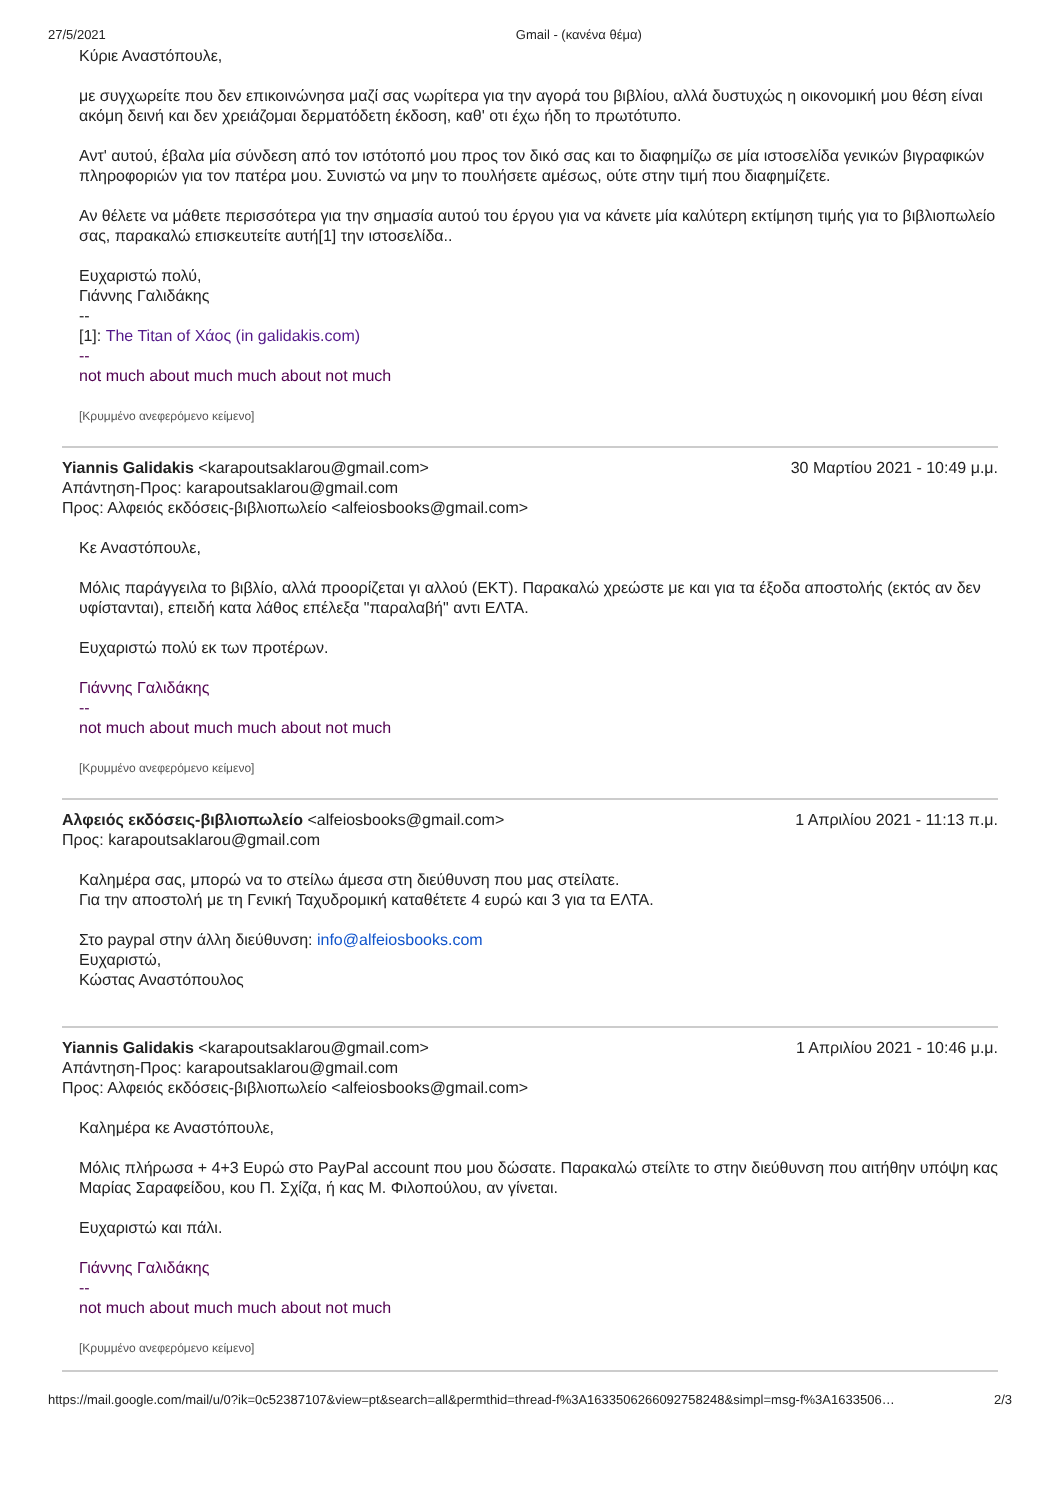27/5/2021 Gmail - (κανένα θέμα)
Κύριε Αναστόπουλε,
με συγχωρείτε που δεν επικοινώνησα μαζί σας νωρίτερα για την αγορά του βιβλίου, αλλά δυστυχώς η οικονομική μου θέση είναι ακόμη δεινή και δεν χρειάζομαι δερματόδετη έκδοση, καθ' οτι έχω ήδη το πρωτότυπο.
Αντ' αυτού, έβαλα μία σύνδεση από τον ιστότοπό μου προς τον δικό σας και το διαφημίζω σε μία ιστοσελίδα γενικών βιγραφικών πληροφοριών για τον πατέρα μου. Συνιστώ να μην το πουλήσετε αμέσως, ούτε στην τιμή που διαφημίζετε.
Αν θέλετε να μάθετε περισσότερα για την σημασία αυτού του έργου για να κάνετε μία καλύτερη εκτίμηση τιμής για το βιβλιοπωλείο σας, παρακαλώ επισκευτείτε αυτή[1] την ιστοσελίδα..
Ευχαριστώ πολύ,
Γιάννης Γαλιδάκης
--
[1]: The Titan of Χάος (in galidakis.com)
--
not much about much much about not much
[Κρυμμένο ανεφερόμενο κείμενο]
Yiannis Galidakis <karapoutsaklarou@gmail.com>
Απάντηση-Προς: karapoutsaklarou@gmail.com
Προς: Αλφειός εκδόσεις-βιβλιοπωλείο <alfeiosbooks@gmail.com>
30 Μαρτίου 2021 - 10:49 μ.μ.
Κε Αναστόπουλε,
Μόλις παράγγειλα το βιβλίο, αλλά προορίζεται γι αλλού (ΕΚΤ). Παρακαλώ χρεώστε με και για τα έξοδα αποστολής (εκτός αν δεν υφίστανται), επειδή κατα λάθος επέλεξα "παραλαβή" αντι ΕΛΤΑ.
Ευχαριστώ πολύ εκ των προτέρων.
Γιάννης Γαλιδάκης
--
not much about much much about not much
[Κρυμμένο ανεφερόμενο κείμενο]
Αλφειός εκδόσεις-βιβλιοπωλείο <alfeiosbooks@gmail.com>
Προς: karapoutsaklarou@gmail.com
1 Απριλίου 2021 - 11:13 π.μ.
Καλημέρα σας, μπορώ να το στείλω άμεσα στη διεύθυνση που μας στείλατε.
Για την αποστολή με τη Γενική Ταχυδρομική καταθέτετε 4 ευρώ και 3 για τα ΕΛΤΑ.
Στο paypal στην άλλη διεύθυνση: info@alfeiosbooks.com
Ευχαριστώ,
Κώστας Αναστόπουλος
Yiannis Galidakis <karapoutsaklarou@gmail.com>
Απάντηση-Προς: karapoutsaklarou@gmail.com
Προς: Αλφειός εκδόσεις-βιβλιοπωλείο <alfeiosbooks@gmail.com>
1 Απριλίου 2021 - 10:46 μ.μ.
Καλημέρα κε Αναστόπουλε,
Μόλις πλήρωσα + 4+3 Ευρώ στο PayPal account που μου δώσατε. Παρακαλώ στείλτε το στην διεύθυνση που αιτήθην υπόψη κας Μαρίας Σαραφείδου, κου Π. Σχίζα, ή κας Μ. Φιλοπούλου, αν γίνεται.
Ευχαριστώ και πάλι.
Γιάννης Γαλιδάκης
--
not much about much much about not much
[Κρυμμένο ανεφερόμενο κείμενο]
https://mail.google.com/mail/u/0?ik=0c52387107&view=pt&search=all&permthid=thread-f%3A1633506266092758248&simpl=msg-f%3A1633506… 2/3